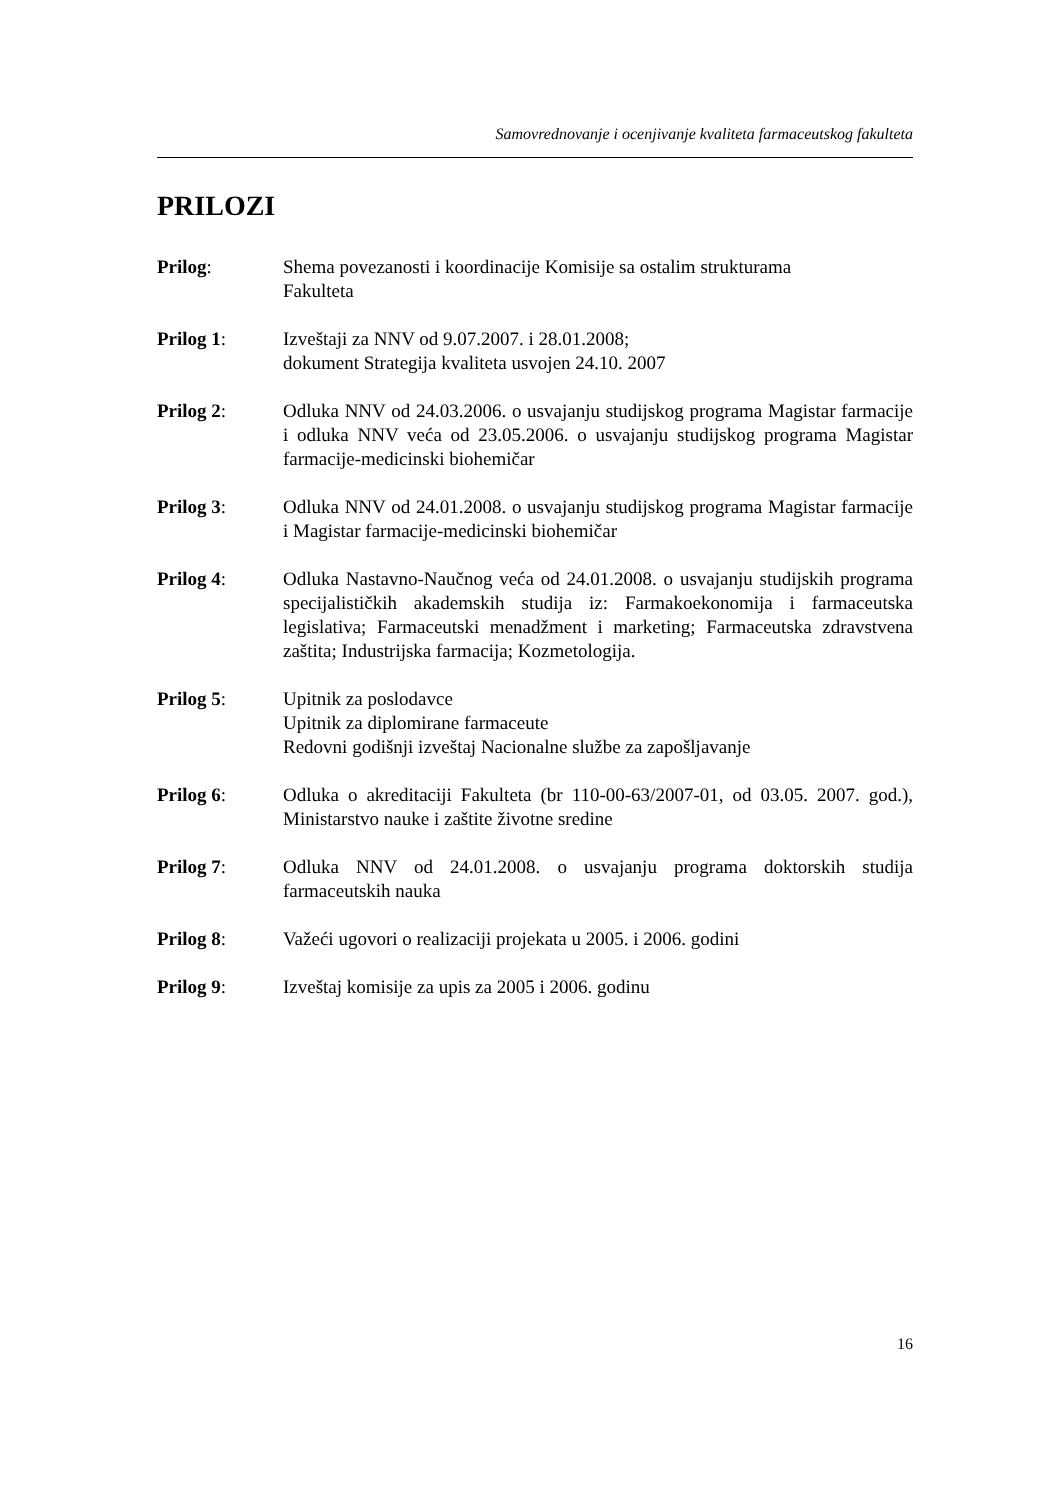Samovrednovanje i ocenjivanje kvaliteta farmaceutskog fakulteta
PRILOZI
Prilog: Shema povezanosti i koordinacije Komisije sa ostalim strukturama
Fakulteta
Prilog 1: Izveštaji za NNV od 9.07.2007. i 28.01.2008;
dokument Strategija kvaliteta usvojen 24.10. 2007
Prilog 2: Odluka NNV od 24.03.2006. o usvajanju studijskog programa Magistar farmacije i odluka NNV veća od 23.05.2006. o usvajanju studijskog programa Magistar farmacije-medicinski biohemičar
Prilog 3: Odluka NNV od 24.01.2008. o usvajanju studijskog programa Magistar farmacije i Magistar farmacije-medicinski biohemičar
Prilog 4: Odluka Nastavno-Naučnog veća od 24.01.2008. o usvajanju studijskih programa specijalističkih akademskih studija iz: Farmakoekonomija i farmaceutska legislativa; Farmaceutski menadžment i marketing; Farmaceutska zdravstvena zaštita; Industrijska farmacija; Kozmetologija.
Prilog 5: Upitnik za poslodavce
Upitnik za diplomirane farmaceute
Redovni godišnji izveštaj Nacionalne službe za zapošljavanje
Prilog 6: Odluka o akreditaciji Fakulteta (br 110-00-63/2007-01, od 03.05. 2007. god.), Ministarstvo nauke i zaštite životne sredine
Prilog 7: Odluka NNV od 24.01.2008. o usvajanju programa doktorskih studija farmaceutskih nauka
Prilog 8: Važeći ugovori o realizaciji projekata u 2005. i 2006. godini
Prilog 9: Izveštaj komisije za upis za 2005 i 2006. godinu
16